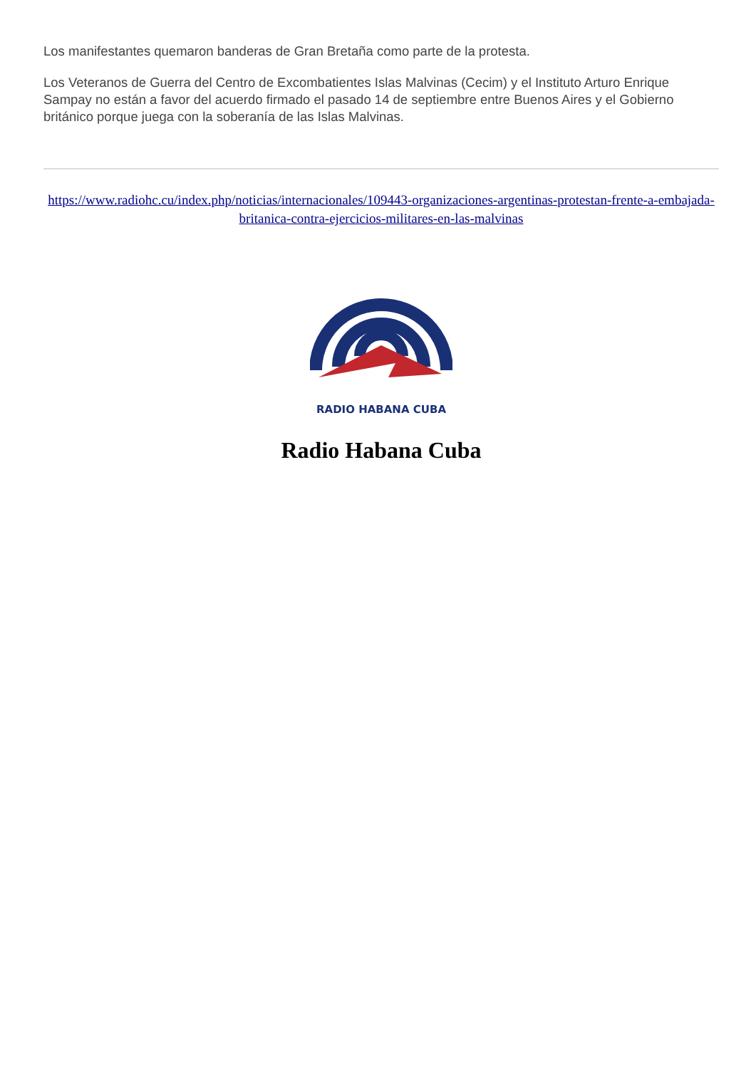Los manifestantes quemaron banderas de Gran Bretaña como parte de la protesta.
Los Veteranos de Guerra del Centro de Excombatientes Islas Malvinas (Cecim) y el Instituto Arturo Enrique Sampay no están a favor del acuerdo firmado el pasado 14 de septiembre entre Buenos Aires y el Gobierno británico porque juega con la soberanía de las Islas Malvinas.
https://www.radiohc.cu/index.php/noticias/internacionales/109443-organizaciones-argentinas-protestan-frente-a-embajada-britanica-contra-ejercicios-militares-en-las-malvinas
RADIO HABANA CUBA
Radio Habana Cuba